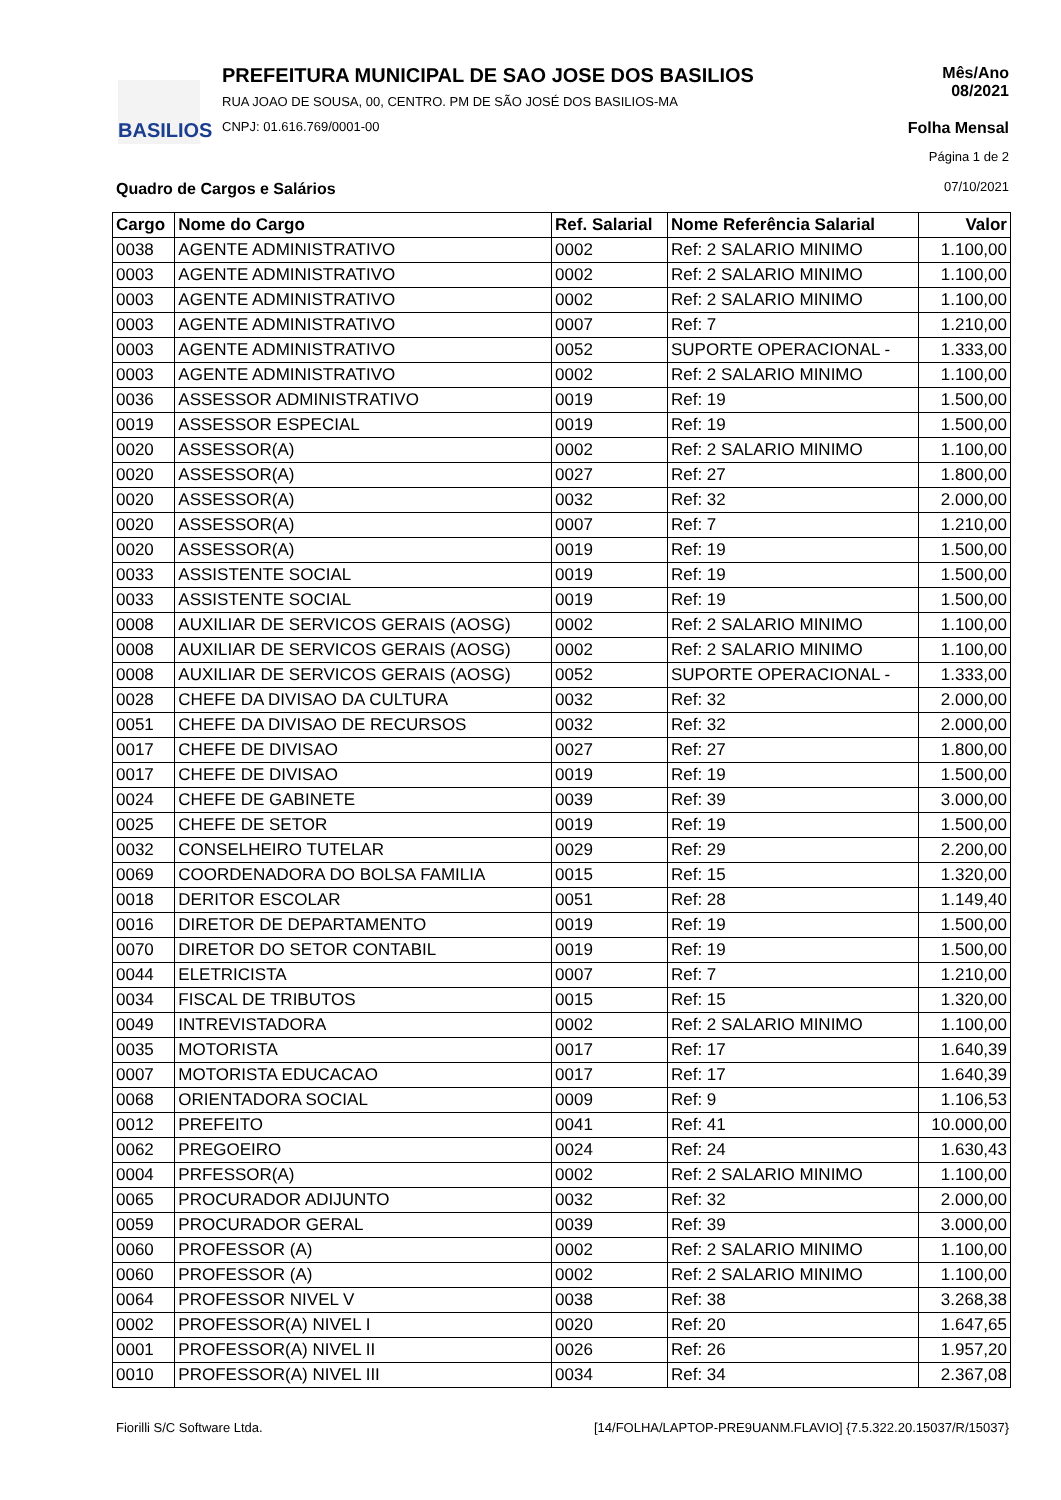BASILIOS
PREFEITURA MUNICIPAL DE SAO JOSE DOS BASILIOS
RUA JOAO DE SOUSA, 00, CENTRO. PM DE SÃO JOSÉ DOS BASILIOS-MA
CNPJ: 01.616.769/0001-00
Mês/Ano
08/2021
Folha Mensal
Página 1 de 2
07/10/2021 Quadro de Cargos e Salários
| Cargo | Nome do Cargo | Ref. Salarial | Nome Referência Salarial | Valor |
| --- | --- | --- | --- | --- |
| 0038 | AGENTE ADMINISTRATIVO | 0002 | Ref: 2 SALARIO MINIMO | 1.100,00 |
| 0003 | AGENTE ADMINISTRATIVO | 0002 | Ref: 2 SALARIO MINIMO | 1.100,00 |
| 0003 | AGENTE ADMINISTRATIVO | 0002 | Ref: 2 SALARIO MINIMO | 1.100,00 |
| 0003 | AGENTE ADMINISTRATIVO | 0007 | Ref: 7 | 1.210,00 |
| 0003 | AGENTE ADMINISTRATIVO | 0052 | SUPORTE OPERACIONAL - | 1.333,00 |
| 0003 | AGENTE ADMINISTRATIVO | 0002 | Ref: 2 SALARIO MINIMO | 1.100,00 |
| 0036 | ASSESSOR ADMINISTRATIVO | 0019 | Ref: 19 | 1.500,00 |
| 0019 | ASSESSOR ESPECIAL | 0019 | Ref: 19 | 1.500,00 |
| 0020 | ASSESSOR(A) | 0002 | Ref: 2 SALARIO MINIMO | 1.100,00 |
| 0020 | ASSESSOR(A) | 0027 | Ref: 27 | 1.800,00 |
| 0020 | ASSESSOR(A) | 0032 | Ref: 32 | 2.000,00 |
| 0020 | ASSESSOR(A) | 0007 | Ref: 7 | 1.210,00 |
| 0020 | ASSESSOR(A) | 0019 | Ref: 19 | 1.500,00 |
| 0033 | ASSISTENTE SOCIAL | 0019 | Ref: 19 | 1.500,00 |
| 0033 | ASSISTENTE SOCIAL | 0019 | Ref: 19 | 1.500,00 |
| 0008 | AUXILIAR DE SERVICOS GERAIS (AOSG) | 0002 | Ref: 2 SALARIO MINIMO | 1.100,00 |
| 0008 | AUXILIAR DE SERVICOS GERAIS (AOSG) | 0002 | Ref: 2 SALARIO MINIMO | 1.100,00 |
| 0008 | AUXILIAR DE SERVICOS GERAIS (AOSG) | 0052 | SUPORTE OPERACIONAL - | 1.333,00 |
| 0028 | CHEFE DA DIVISAO DA CULTURA | 0032 | Ref: 32 | 2.000,00 |
| 0051 | CHEFE DA DIVISAO DE RECURSOS | 0032 | Ref: 32 | 2.000,00 |
| 0017 | CHEFE DE DIVISAO | 0027 | Ref: 27 | 1.800,00 |
| 0017 | CHEFE DE DIVISAO | 0019 | Ref: 19 | 1.500,00 |
| 0024 | CHEFE DE GABINETE | 0039 | Ref: 39 | 3.000,00 |
| 0025 | CHEFE DE SETOR | 0019 | Ref: 19 | 1.500,00 |
| 0032 | CONSELHEIRO TUTELAR | 0029 | Ref: 29 | 2.200,00 |
| 0069 | COORDENADORA DO BOLSA FAMILIA | 0015 | Ref: 15 | 1.320,00 |
| 0018 | DERITOR ESCOLAR | 0051 | Ref: 28 | 1.149,40 |
| 0016 | DIRETOR DE DEPARTAMENTO | 0019 | Ref: 19 | 1.500,00 |
| 0070 | DIRETOR DO SETOR CONTABIL | 0019 | Ref: 19 | 1.500,00 |
| 0044 | ELETRICISTA | 0007 | Ref: 7 | 1.210,00 |
| 0034 | FISCAL DE TRIBUTOS | 0015 | Ref: 15 | 1.320,00 |
| 0049 | INTREVISTADORA | 0002 | Ref: 2 SALARIO MINIMO | 1.100,00 |
| 0035 | MOTORISTA | 0017 | Ref: 17 | 1.640,39 |
| 0007 | MOTORISTA EDUCACAO | 0017 | Ref: 17 | 1.640,39 |
| 0068 | ORIENTADORA SOCIAL | 0009 | Ref: 9 | 1.106,53 |
| 0012 | PREFEITO | 0041 | Ref: 41 | 10.000,00 |
| 0062 | PREGOEIRO | 0024 | Ref: 24 | 1.630,43 |
| 0004 | PRFESSOR(A) | 0002 | Ref: 2 SALARIO MINIMO | 1.100,00 |
| 0065 | PROCURADOR ADIJUNTO | 0032 | Ref: 32 | 2.000,00 |
| 0059 | PROCURADOR GERAL | 0039 | Ref: 39 | 3.000,00 |
| 0060 | PROFESSOR (A) | 0002 | Ref: 2 SALARIO MINIMO | 1.100,00 |
| 0060 | PROFESSOR (A) | 0002 | Ref: 2 SALARIO MINIMO | 1.100,00 |
| 0064 | PROFESSOR NIVEL V | 0038 | Ref: 38 | 3.268,38 |
| 0002 | PROFESSOR(A) NIVEL I | 0020 | Ref: 20 | 1.647,65 |
| 0001 | PROFESSOR(A) NIVEL II | 0026 | Ref: 26 | 1.957,20 |
| 0010 | PROFESSOR(A) NIVEL III | 0034 | Ref: 34 | 2.367,08 |
Fiorilli S/C Software Ltda.
[14/FOLHA/LAPTOP-PRE9UANM.FLAVIO] {7.5.322.20.15037/R/15037}